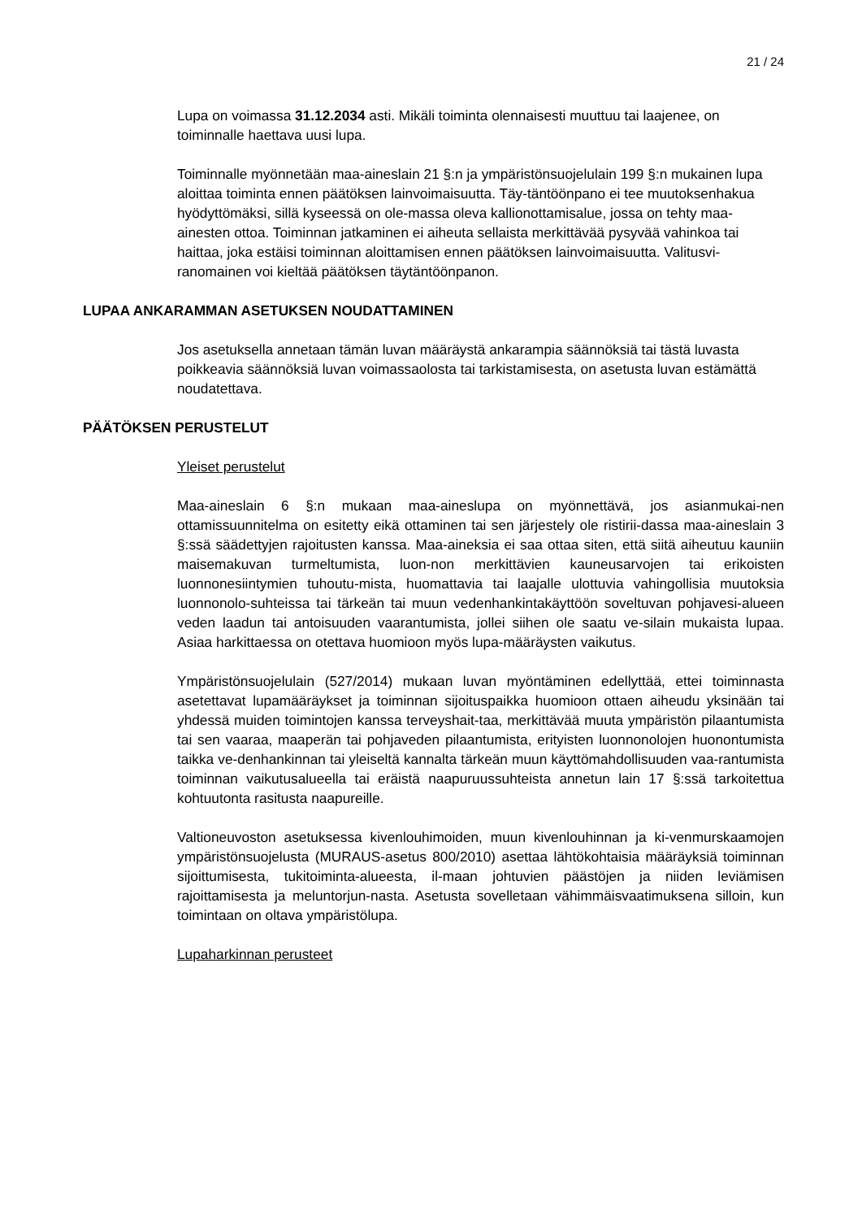21 / 24
Lupa on voimassa 31.12.2034 asti. Mikäli toiminta olennaisesti muuttuu tai laajenee, on toiminnalle haettava uusi lupa.
Toiminnalle myönnetään maa-aineslain 21 §:n ja ympäristönsuojelulain 199 §:n mukainen lupa aloittaa toiminta ennen päätöksen lainvoimaisuutta. Täy-täntöönpano ei tee muutoksenhakua hyödyttömäksi, sillä kyseessä on ole-massa oleva kallionottamisalue, jossa on tehty maa-ainesten ottoa. Toiminnan jatkaminen ei aiheuta sellaista merkittävää pysyvää vahinkoa tai haittaa, joka estäisi toiminnan aloittamisen ennen päätöksen lainvoimaisuutta. Valitusvi-ranomainen voi kieltää päätöksen täytäntöönpanon.
LUPAA ANKARAMMAN ASETUKSEN NOUDATTAMINEN
Jos asetuksella annetaan tämän luvan määräystä ankarampia säännöksiä tai tästä luvasta poikkeavia säännöksiä luvan voimassaolosta tai tarkistamisesta, on asetusta luvan estämättä noudatettava.
PÄÄTÖKSEN PERUSTELUT
Yleiset perustelut
Maa-aineslain 6 §:n mukaan maa-aineslupa on myönnettävä, jos asianmukai-nen ottamissuunnitelma on esitetty eikä ottaminen tai sen järjestely ole ristirii-dassa maa-aineslain 3 §:ssä säädettyjen rajoitusten kanssa. Maa-aineksia ei saa ottaa siten, että siitä aiheutuu kauniin maisemakuvan turmeltumista, luon-non merkittävien kauneusarvojen tai erikoisten luonnonesiintymien tuhoutu-mista, huomattavia tai laajalle ulottuvia vahingollisia muutoksia luonnonolo-suhteissa tai tärkeän tai muun vedenhankintakäyttöön soveltuvan pohjavesi-alueen veden laadun tai antoisuuden vaarantumista, jollei siihen ole saatu ve-silain mukaista lupaa. Asiaa harkittaessa on otettava huomioon myös lupa-määräysten vaikutus.
Ympäristönsuojelulain (527/2014) mukaan luvan myöntäminen edellyttää, ettei toiminnasta asetettavat lupamääräykset ja toiminnan sijoituspaikka huomioon ottaen aiheudu yksinään tai yhdessä muiden toimintojen kanssa terveyshait-taa, merkittävää muuta ympäristön pilaantumista tai sen vaaraa, maaperän tai pohjaveden pilaantumista, erityisten luonnonolojen huonontumista taikka ve-denhankinnan tai yleiseltä kannalta tärkeän muun käyttömahdollisuuden vaa-rantumista toiminnan vaikutusalueella tai eräistä naapuruussuhteista annetun lain 17 §:ssä tarkoitettua kohtuutonta rasitusta naapureille.
Valtioneuvoston asetuksessa kivenlouhimoiden, muun kivenlouhinnan ja ki-venmurskaamojen ympäristönsuojelusta (MURAUS-asetus 800/2010) asettaa lähtökohtaisia määräyksiä toiminnan sijoittumisesta, tukitoiminta-alueesta, il-maan johtuvien päästöjen ja niiden leviämisen rajoittamisesta ja meluntorjun-nasta. Asetusta sovelletaan vähimmäisvaatimuksena silloin, kun toimintaan on oltava ympäristölupa.
Lupaharkinnan perusteet